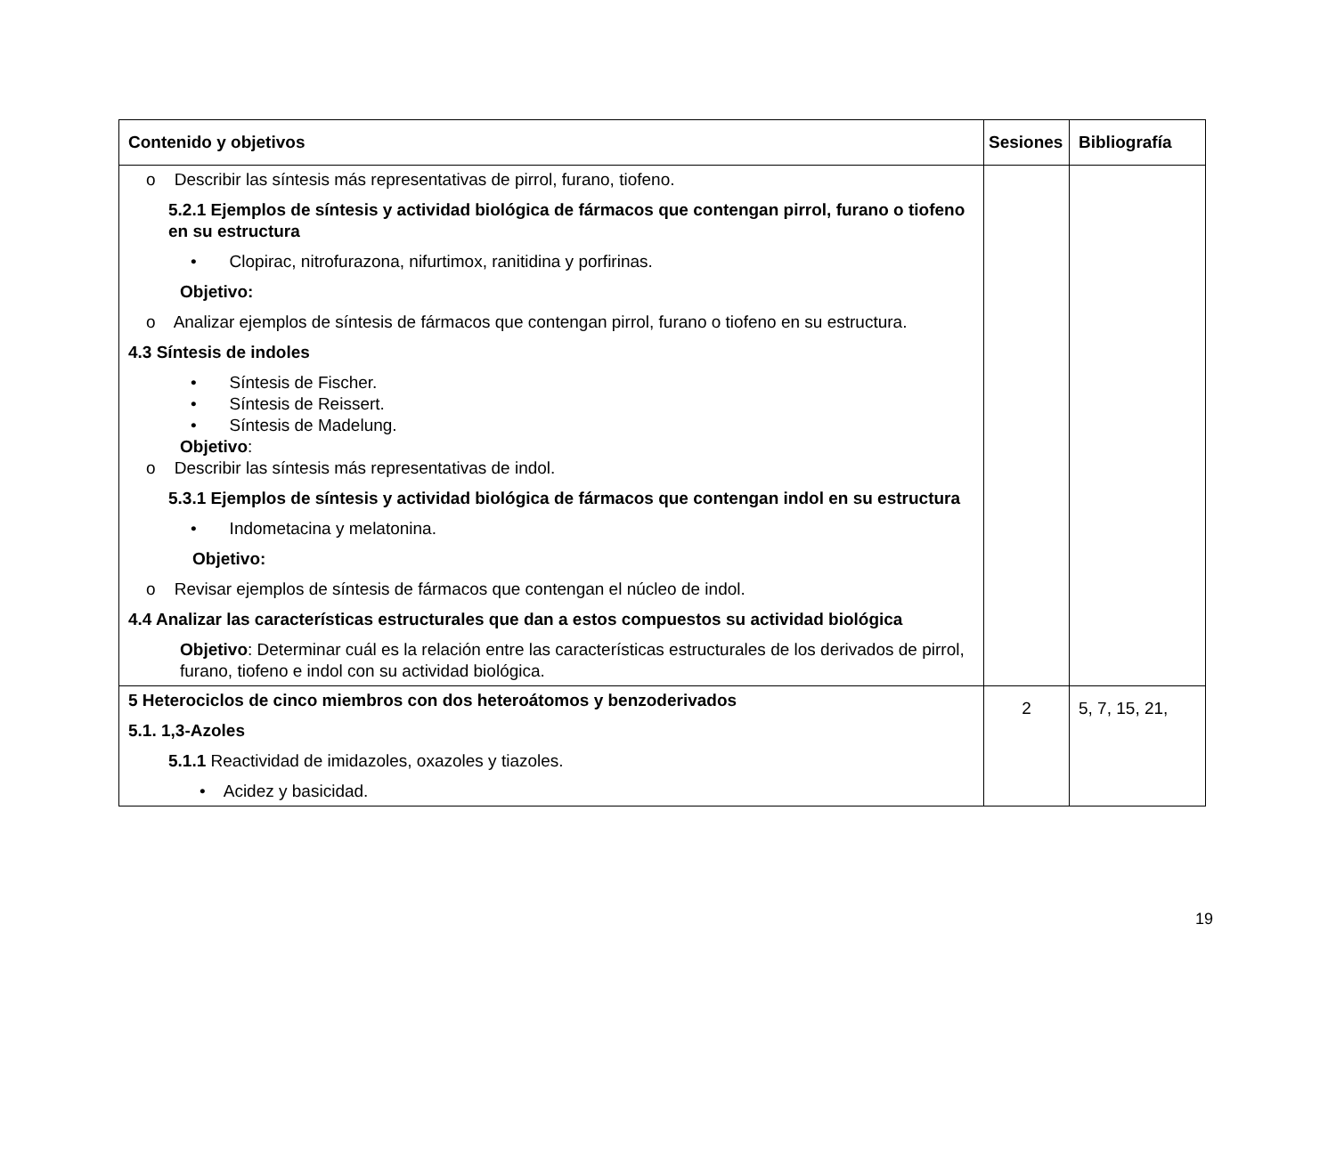| Contenido y objetivos | Sesiones | Bibliografía |
| --- | --- | --- |
| o Describir las síntesis más representativas de pirrol, furano, tiofeno. 5.2.1 Ejemplos de síntesis y actividad biológica de fármacos que contengan pirrol, furano o tiofeno en su estructura • Clopirac, nitrofurazona, nifurtimox, ranitidina y porfirinas. Objetivo: o Analizar ejemplos de síntesis de fármacos que contengan pirrol, furano o tiofeno en su estructura. 4.3 Síntesis de indoles • Síntesis de Fischer. • Síntesis de Reissert. • Síntesis de Madelung. Objetivo : o Describir las síntesis más representativas de indol. 5.3.1 Ejemplos de síntesis y actividad biológica de fármacos que contengan indol en su estructura • Indometacina y melatonina. Objetivo: o Revisar ejemplos de síntesis de fármacos que contengan el núcleo de indol. 4.4 Analizar las características estructurales que dan a estos compuestos su actividad biológica Objetivo : Determinar cuál es la relación entre las características estructurales de los derivados de pirrol, furano, tiofeno e indol con su actividad biológica. | | |
| 5 Heterociclos de cinco miembros con dos heteroátomos y benzoderivados 5.1. 1,3-Azoles 5.1.1 Reactividad de imidazoles, oxazoles y tiazoles. • Acidez y basicidad. | 2 | 5, 7, 15, 21, |
19